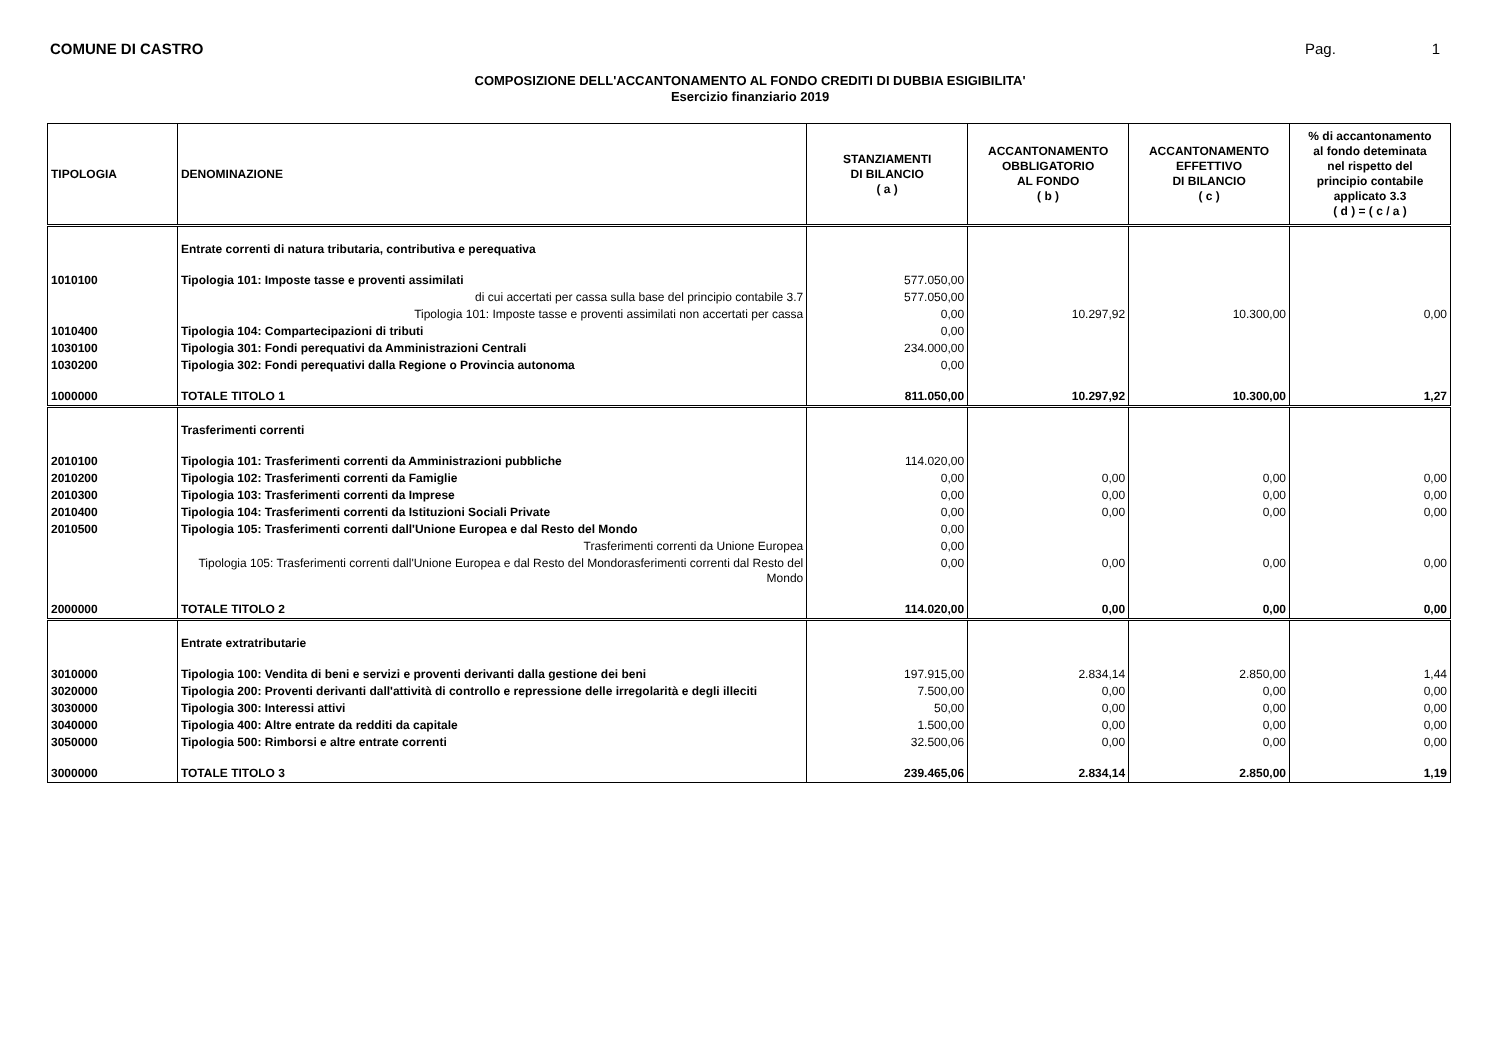COMUNE DI CASTRO Pag. 1
COMPOSIZIONE DELL'ACCANTONAMENTO AL FONDO CREDITI DI DUBBIA ESIGIBILITA'
Esercizio finanziario 2019
| TIPOLOGIA | DENOMINAZIONE | STANZIAMENTI DI BILANCIO ( a ) | ACCANTONAMENTO OBBLIGATORIO AL FONDO ( b ) | ACCANTONAMENTO EFFETTIVO DI BILANCIO ( c ) | % di accantonamento al fondo deteminata nel rispetto del principio contabile applicato 3.3 ( d ) = ( c / a ) |
| --- | --- | --- | --- | --- | --- |
| | Entrate correnti di natura tributaria, contributiva e perequativa | | | | |
| 1010100 | Tipologia 101: Imposte tasse e proventi assimilati | 577.050,00 | | | |
| | di cui accertati per cassa sulla base del principio contabile 3.7 | 577.050,00 | | | |
| | Tipologia 101: Imposte tasse e proventi assimilati non accertati per cassa | 0,00 | 10.297,92 | 10.300,00 | 0,00 |
| 1010400 | Tipologia 104: Compartecipazioni di tributi | 0,00 | | | |
| 1030100 | Tipologia 301: Fondi perequativi da Amministrazioni Centrali | 234.000,00 | | | |
| 1030200 | Tipologia 302: Fondi perequativi dalla Regione o Provincia autonoma | 0,00 | | | |
| 1000000 | TOTALE TITOLO 1 | 811.050,00 | 10.297,92 | 10.300,00 | 1,27 |
| | Trasferimenti correnti | | | | |
| 2010100 | Tipologia 101: Trasferimenti correnti da Amministrazioni pubbliche | 114.020,00 | | | |
| 2010200 | Tipologia 102: Trasferimenti correnti da Famiglie | 0,00 | 0,00 | 0,00 | 0,00 |
| 2010300 | Tipologia 103: Trasferimenti correnti da Imprese | 0,00 | 0,00 | 0,00 | 0,00 |
| 2010400 | Tipologia 104: Trasferimenti correnti da Istituzioni Sociali Private | 0,00 | 0,00 | 0,00 | 0,00 |
| 2010500 | Tipologia 105: Trasferimenti correnti dall'Unione Europea e dal Resto del Mondo | 0,00 | | | |
| | Trasferimenti correnti da Unione Europea | 0,00 | | | |
| | Tipologia 105: Trasferimenti correnti dall'Unione Europea e dal Resto del Mondorasferimenti correnti dal Resto del Mondo | 0,00 | 0,00 | 0,00 | 0,00 |
| 2000000 | TOTALE TITOLO 2 | 114.020,00 | 0,00 | 0,00 | 0,00 |
| | Entrate extratributarie | | | | |
| 3010000 | Tipologia 100: Vendita di beni e servizi e proventi derivanti dalla gestione dei beni | 197.915,00 | 2.834,14 | 2.850,00 | 1,44 |
| 3020000 | Tipologia 200: Proventi derivanti dall'attività di controllo e repressione delle irregolarità e degli illeciti | 7.500,00 | 0,00 | 0,00 | 0,00 |
| 3030000 | Tipologia 300: Interessi attivi | 50,00 | 0,00 | 0,00 | 0,00 |
| 3040000 | Tipologia 400: Altre entrate da redditi da capitale | 1.500,00 | 0,00 | 0,00 | 0,00 |
| 3050000 | Tipologia 500: Rimborsi e altre entrate correnti | 32.500,06 | 0,00 | 0,00 | 0,00 |
| 3000000 | TOTALE TITOLO 3 | 239.465,06 | 2.834,14 | 2.850,00 | 1,19 |